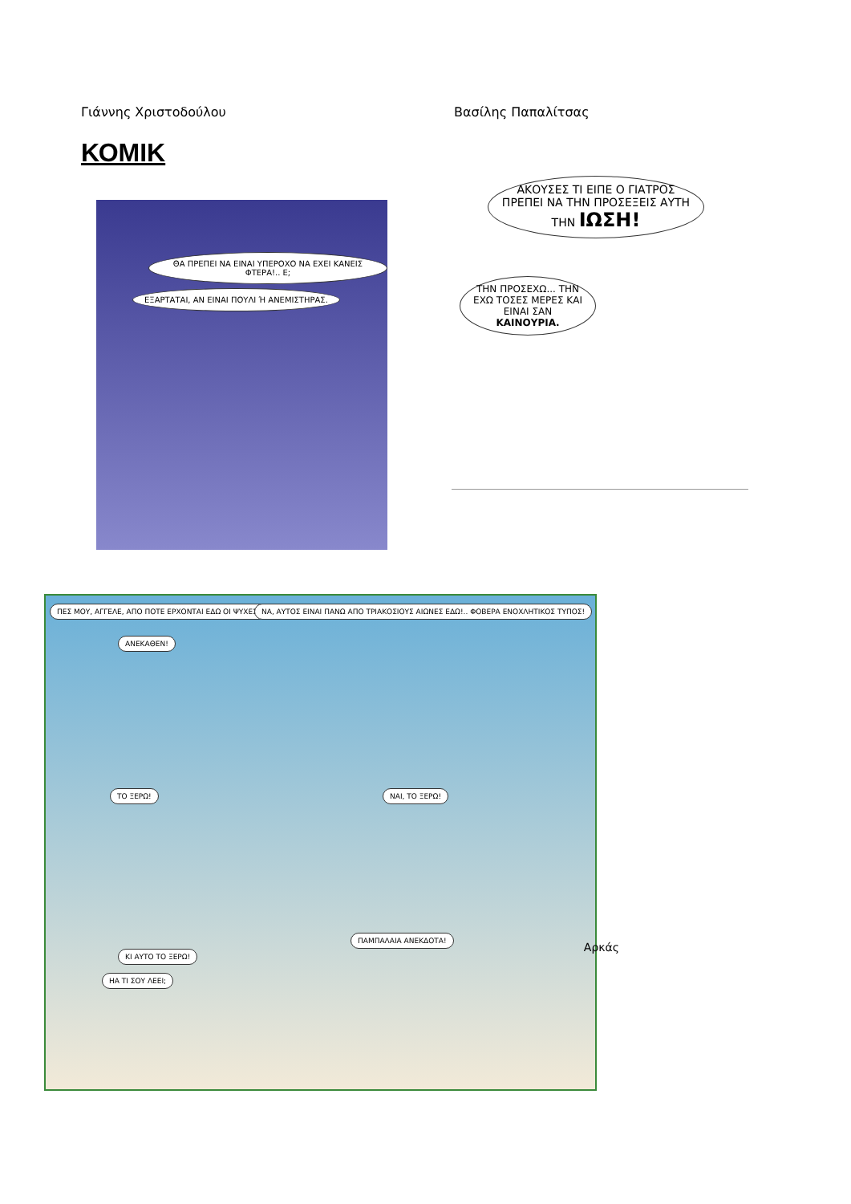Γιάννης Χριστοδούλου Βασίλης Παπαλίτσας
ΚΟΜΙΚ
ΘΑ ΠΡΕΠΕΙ ΝΑ ΕΙΝΑΙ ΥΠΕΡΟΧΟ ΝΑ ΕΧΕΙ ΚΑΝΕΙΣ ΦΤΕΡΑ!.. Ε;
ΕΞΑΡΤΑΤΑΙ, ΑΝ ΕΙΝΑΙ ΠΟΥΛΙ Ή ΑΝΕΜΙΣΤΗΡΑΣ.
ΑΚΟΥΣΕΣ ΤΙ ΕΙΠΕ Ο ΓΙΑΤΡΟΣ ΠΡΕΠΕΙ ΝΑ ΤΗΝ ΠΡΟΣΕΞΕΙΣ ΑΥΤΗ ΤΗΝ ΙΩΣΗ!
ΤΗΝ ΠΡΟΣΕΧΩ... ΤΗΝ ΕΧΩ ΤΟΣΕΣ ΜΕΡΕΣ ΚΑΙ ΕΙΝΑΙ ΣΑΝ ΚΑΙΝΟΥΡΙΑ.
ΠΕΣ ΜΟΥ, ΑΓΓΕΛΕ, ΑΠΟ ΠΟΤΕ ΕΡΧΟΝΤΑΙ ΕΔΩ ΟΙ ΨΥΧΕΣ ΤΩΝ ΑΝΘΡΩΠΩΝ;
ΑΝΕΚΑΘΕΝ!
ΝΑ, ΑΥΤΟΣ ΕΙΝΑΙ ΠΑΝΩ ΑΠΟ ΤΡΙΑΚΟΣΙΟΥΣ ΑΙΩΝΕΣ ΕΔΩ!.. ΦΟΒΕΡΑ ΕΝΟΧΛΗΤΙΚΟΣ ΤΥΠΟΣ!
ΤΟ ΞΕΡΩ! ΝΑΙ, ΤΟ ΞΕΡΩ!
ΚΙ ΑΥΤΟ ΤΟ ΞΕΡΩ!
ΗΑ ΤΙ ΣΟΥ ΛΕΕΙ;
ΠΑΜΠΑΛΑΙΑ ΑΝΕΚΔΟΤΑ!
Αρκάς